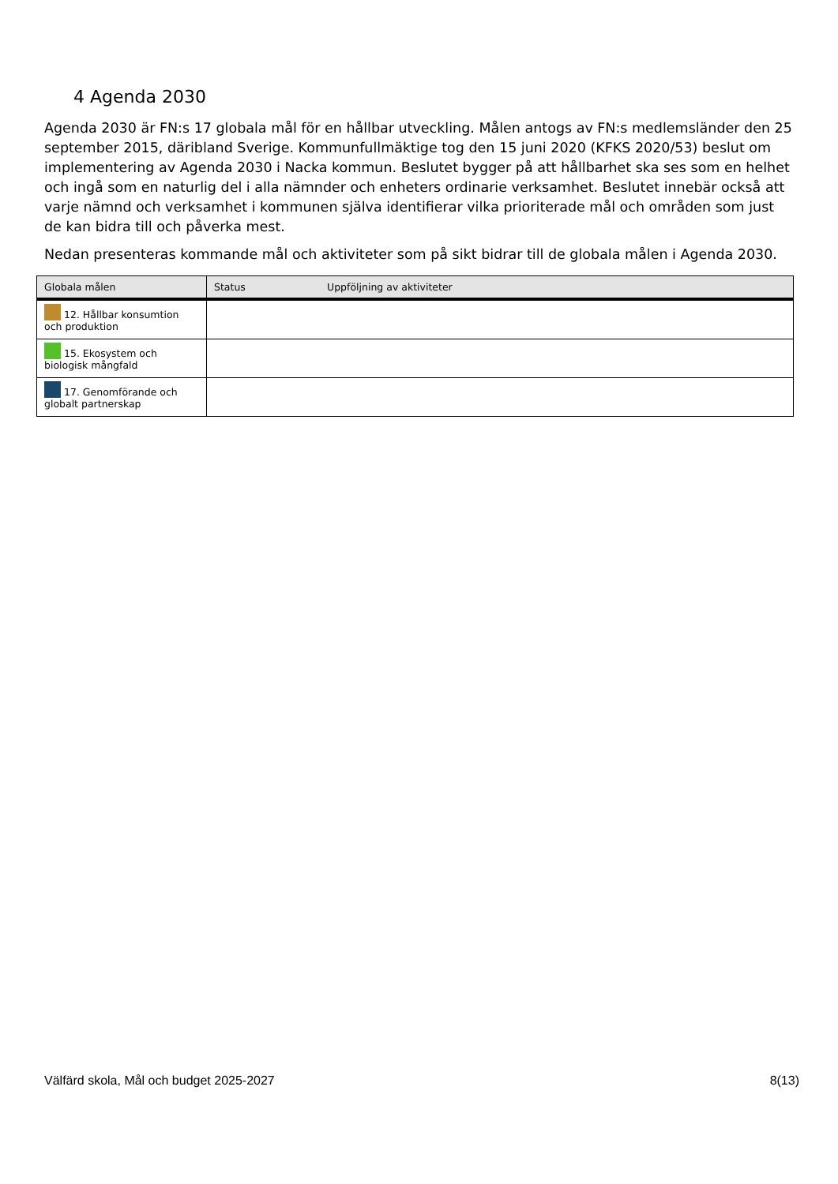4 Agenda 2030
Agenda 2030 är FN:s 17 globala mål för en hållbar utveckling. Målen antogs av FN:s medlemsländer den 25 september 2015, däribland Sverige. Kommunfullmäktige tog den 15 juni 2020 (KFKS 2020/53) beslut om implementering av Agenda 2030 i Nacka kommun. Beslutet bygger på att hållbarhet ska ses som en helhet och ingå som en naturlig del i alla nämnder och enheters ordinarie verksamhet. Beslutet innebär också att varje nämnd och verksamhet i kommunen själva identifierar vilka prioriterade mål och områden som just de kan bidra till och påverka mest.
Nedan presenteras kommande mål och aktiviteter som på sikt bidrar till de globala målen i Agenda 2030.
| Globala målen | Status | Uppföljning av aktiviteter |
| --- | --- | --- |
| 12. Hållbar konsumtion och produktion | | |
| 15. Ekosystem och biologisk mångfald | | |
| 17. Genomförande och globalt partnerskap | | |
Välfärd skola, Mål och budget 2025-2027 8(13)